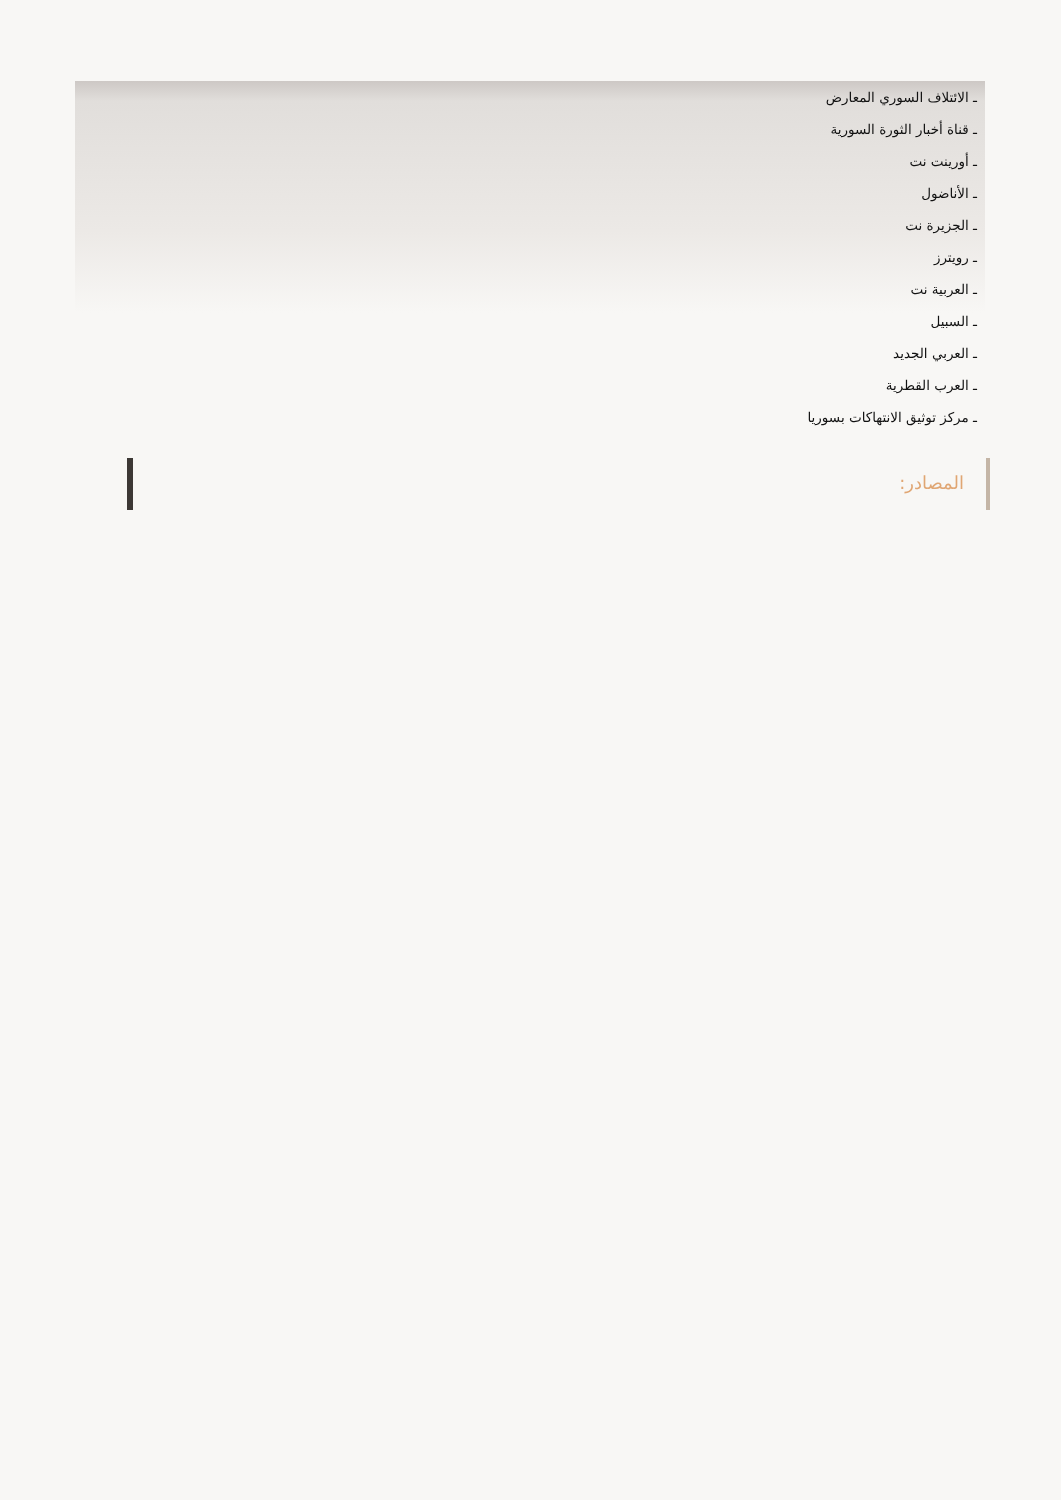ـ الائتلاف السوري المعارض
ـ قناة أخبار الثورة السورية
ـ أورينت نت
ـ الأناضول
ـ الجزيرة نت
ـ رويترز
ـ العربية نت
ـ السبيل
ـ العربي الجديد
ـ العرب القطرية
ـ مركز توثيق الانتهاكات بسوريا
المصادر: